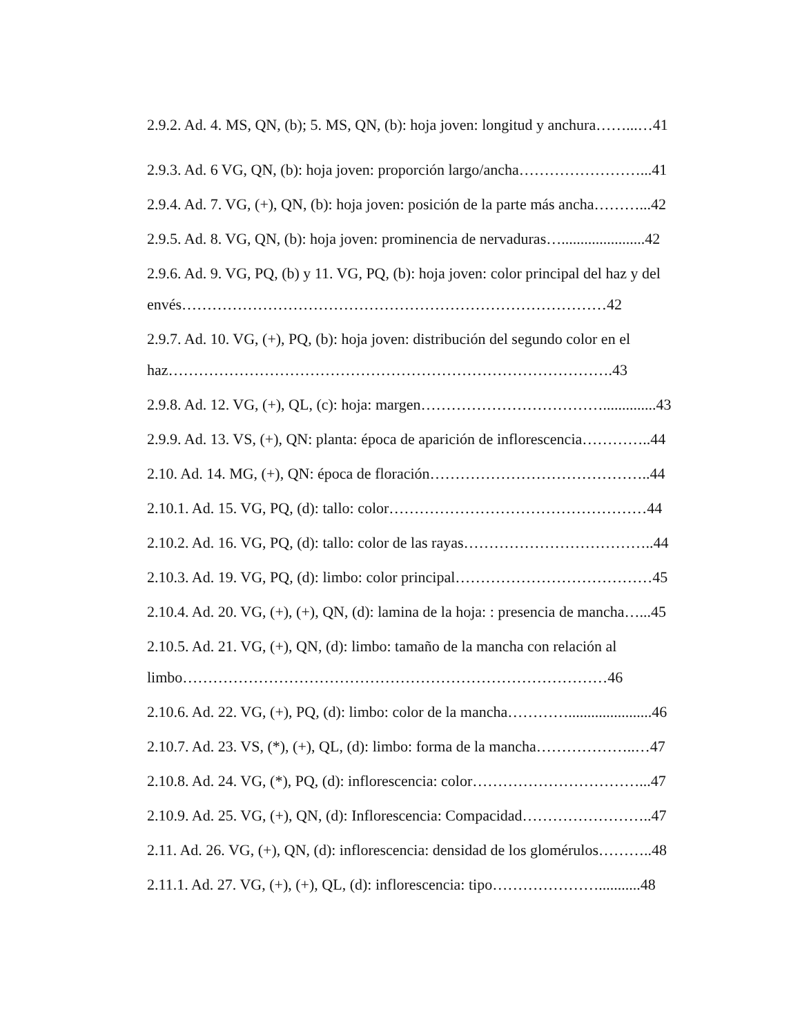2.9.2. Ad. 4. MS, QN, (b); 5. MS, QN, (b): hoja joven: longitud y anchura……...…41
2.9.3. Ad. 6 VG, QN, (b): hoja joven: proporción largo/ancha……………………...41
2.9.4. Ad. 7. VG, (+), QN, (b): hoja joven: posición de la parte más ancha………...42
2.9.5. Ad. 8. VG, QN, (b): hoja joven: prominencia de nervaduras…......................42
2.9.6. Ad. 9. VG, PQ, (b) y 11. VG, PQ, (b): hoja joven: color principal del haz y del envés…………………………………………………………………………42
2.9.7. Ad. 10. VG, (+), PQ, (b): hoja joven: distribución del segundo color en el haz…………………………………………………………………………….43
2.9.8. Ad. 12. VG, (+), QL, (c): hoja: margen………………………………..............43
2.9.9. Ad. 13. VS, (+), QN: planta: época de aparición de inflorescencia…………..44
2.10. Ad. 14. MG, (+), QN: época de floración……………………………………..44
2.10.1. Ad. 15. VG, PQ, (d): tallo: color……………………………………………44
2.10.2. Ad. 16. VG, PQ, (d): tallo: color de las rayas………………………………..44
2.10.3. Ad. 19. VG, PQ, (d): limbo: color principal…………………………………45
2.10.4. Ad. 20. VG, (+), (+), QN, (d): lamina de la hoja: : presencia de mancha…...45
2.10.5. Ad. 21. VG, (+), QN, (d): limbo: tamaño de la mancha con relación al limbo…………………………………………………………………………46
2.10.6. Ad. 22. VG, (+), PQ, (d): limbo: color de la mancha…………......................46
2.10.7. Ad. 23. VS, (*), (+), QL, (d): limbo: forma de la mancha………………..…47
2.10.8. Ad. 24. VG, (*), PQ, (d): inflorescencia: color……………………………...47
2.10.9. Ad. 25. VG, (+), QN, (d): Inflorescencia: Compacidad……………………..47
2.11. Ad. 26. VG, (+), QN, (d): inflorescencia: densidad de los glomérulos………..48
2.11.1. Ad. 27. VG, (+), (+), QL, (d): inflorescencia: tipo…………………...........48